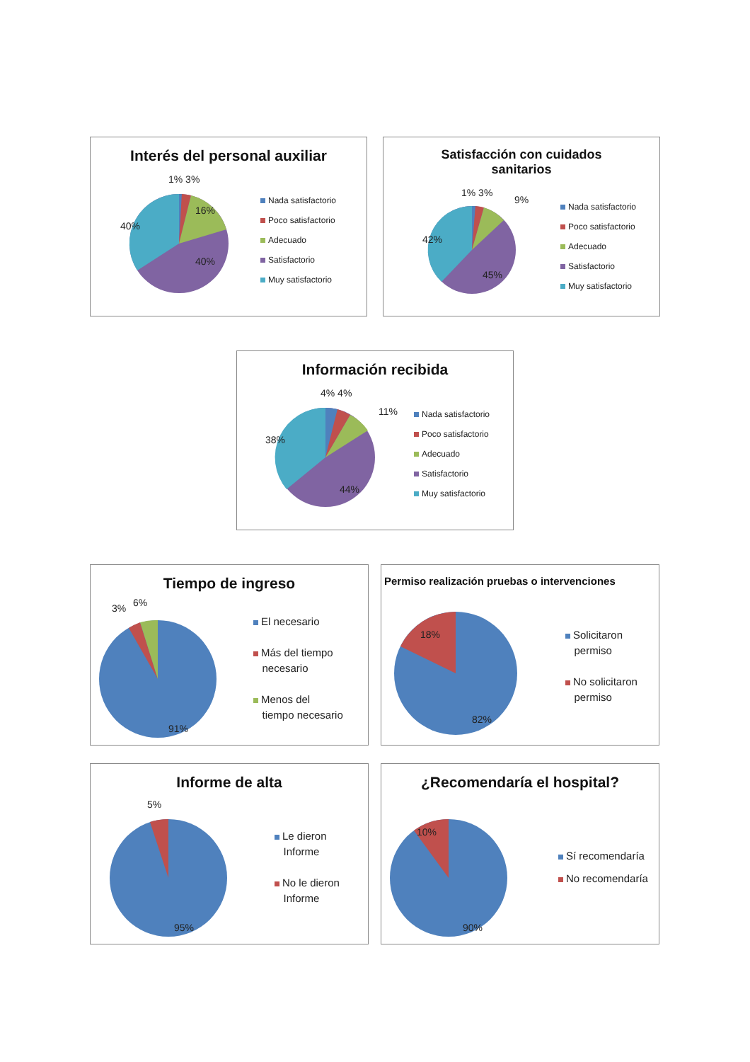Interés del personal auxiliar
1% 3%
16%
40%
40%
Nada satisfactorio
Poco satisfactorio
Adecuado
Satisfactorio
Muy satisfactorio
Satisfacción con cuidados
sanitarios
1% 3%
9%
42%
45%
Nada satisfactorio
Poco satisfactorio
Adecuado
Satisfactorio
Muy satisfactorio
Información recibida
4% 4%
11%
38%
44%
Nada satisfactorio
Poco satisfactorio
Adecuado
Satisfactorio
Muy satisfactorio
Tiempo de ingreso
3%
6%
91%
El necesario
Más del tiempo
necesario
Menos del
tiempo necesario
Permiso realización pruebas o intervenciones
18%
82%
Solicitaron
permiso
No solicitaron
permiso
Informe de alta
5%
95%
Le dieron
Informe
No le dieron
Informe
¿Recomendaría el hospital?
10%
90%
Sí recomendaría
No recomendaría